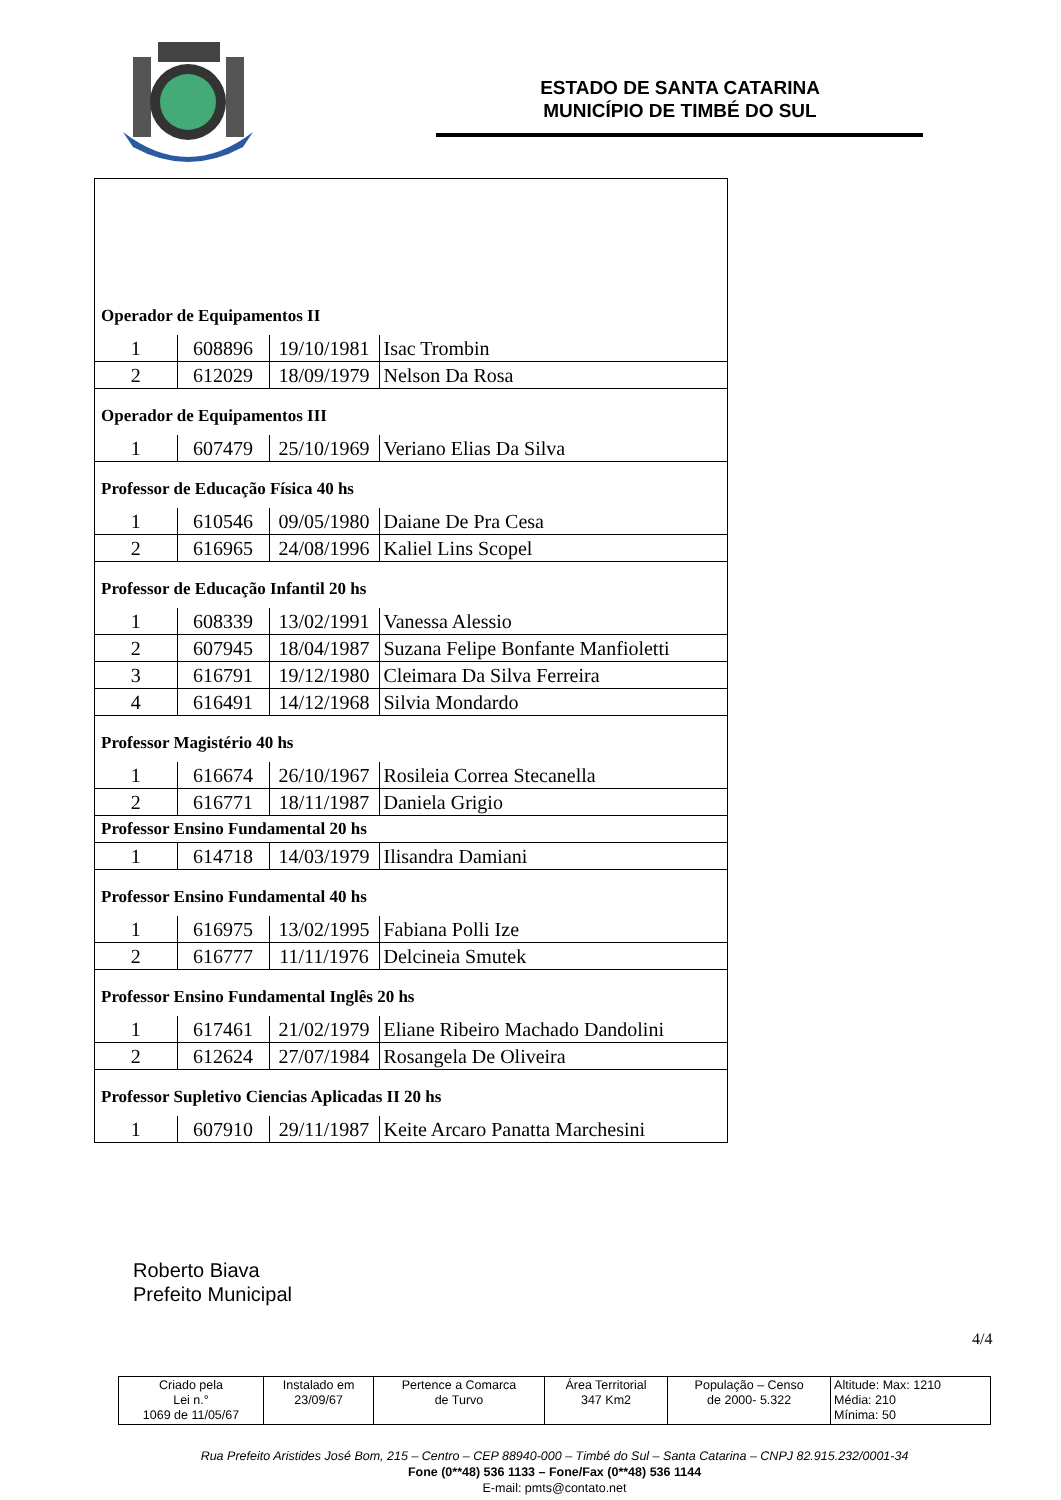ESTADO DE SANTA CATARINA
MUNICÍPIO DE TIMBÉ DO SUL
| Operador de Equipamentos II | | | |
| 1 | 608896 | 19/10/1981 | Isac Trombin |
| 2 | 612029 | 18/09/1979 | Nelson Da Rosa |
| Operador de Equipamentos III | | | |
| 1 | 607479 | 25/10/1969 | Veriano Elias Da Silva |
| Professor de Educação Física 40 hs | | | |
| 1 | 610546 | 09/05/1980 | Daiane De Pra Cesa |
| 2 | 616965 | 24/08/1996 | Kaliel Lins Scopel |
| Professor de Educação Infantil 20 hs | | | |
| 1 | 608339 | 13/02/1991 | Vanessa Alessio |
| 2 | 607945 | 18/04/1987 | Suzana Felipe Bonfante Manfioletti |
| 3 | 616791 | 19/12/1980 | Cleimara Da Silva Ferreira |
| 4 | 616491 | 14/12/1968 | Silvia Mondardo |
| Professor Magistério 40 hs | | | |
| 1 | 616674 | 26/10/1967 | Rosileia Correa Stecanella |
| 2 | 616771 | 18/11/1987 | Daniela Grigio |
| Professor Ensino Fundamental 20 hs | | | |
| 1 | 614718 | 14/03/1979 | Ilisandra Damiani |
| Professor Ensino Fundamental 40 hs | | | |
| 1 | 616975 | 13/02/1995 | Fabiana Polli Ize |
| 2 | 616777 | 11/11/1976 | Delcineia Smutek |
| Professor Ensino Fundamental Inglês 20 hs | | | |
| 1 | 617461 | 21/02/1979 | Eliane Ribeiro Machado Dandolini |
| 2 | 612624 | 27/07/1984 | Rosangela De Oliveira |
| Professor Supletivo Ciencias Aplicadas II 20 hs | | | |
| 1 | 607910 | 29/11/1987 | Keite Arcaro Panatta Marchesini |
Roberto Biava
Prefeito Municipal
4/4
| Criado pela Lei n.° 1069 de 11/05/67 | Instalado em 23/09/67 | Pertence a Comarca de Turvo | Área Territorial 347 Km2 | População – Censo de 2000- 5.322 | Altitude: Max: 1210 Média: 210 Mínima: 50 |
Rua Prefeito Aristides José Bom, 215 – Centro – CEP 88940-000 – Timbé do Sul – Santa Catarina – CNPJ 82.915.232/0001-34
Fone (0**48) 536 1133 – Fone/Fax (0**48) 536 1144
E-mail: pmts@contato.net